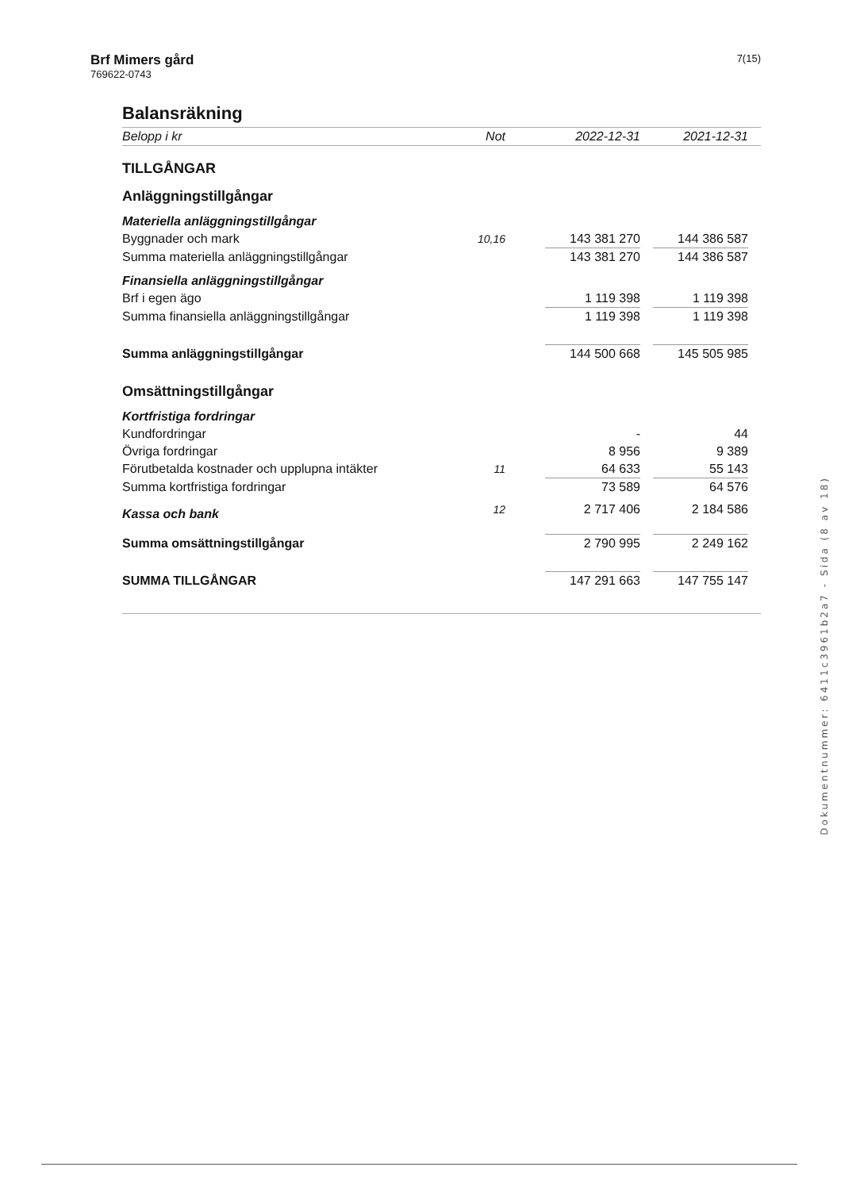Brf Mimers gård
769622-0743
7(15)
Balansräkning
| Belopp i kr | Not | 2022-12-31 | | 2021-12-31 | |
| TILLGÅNGAR | | | | | |
| Anläggningstillgångar | | | | | |
| Materiella anläggningstillgångar | | | | | |
| Byggnader och mark | 10,16 | 143 381 270 | | 144 386 587 | |
| Summa materiella anläggningstillgångar | | 143 381 270 | | 144 386 587 | |
| Finansiella anläggningstillgångar | | | | | |
| Brf i egen ägo | | 1 119 398 | | 1 119 398 | |
| Summa finansiella anläggningstillgångar | | 1 119 398 | | 1 119 398 | |
| Summa anläggningstillgångar | | 144 500 668 | | 145 505 985 | |
| Omsättningstillgångar | | | | | |
| Kortfristiga fordringar | | | | | |
| Kundfordringar | | - | | 44 | |
| Övriga fordringar | | 8 956 | | 9 389 | |
| Förutbetalda kostnader och upplupna intäkter | 11 | 64 633 | | 55 143 | |
| Summa kortfristiga fordringar | | 73 589 | | 64 576 | |
| Kassa och bank | 12 | 2 717 406 | | 2 184 586 | |
| Summa omsättningstillgångar | | 2 790 995 | | 2 249 162 | |
| SUMMA TILLGÅNGAR | | 147 291 663 | | 147 755 147 | |
Dokumentnummer: 6411c3961b2a7 - Sida (8 av 18)